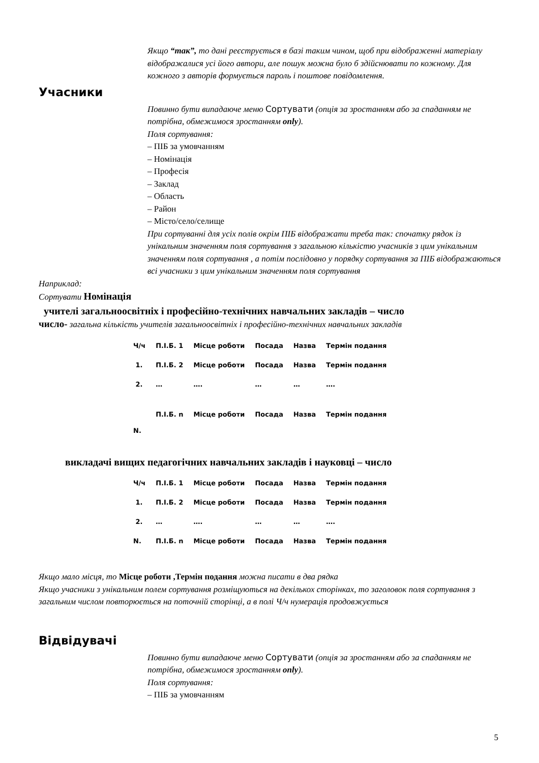Якщо “так”, то дані реєструється в базі таким чином, щоб при відображенні матеріалу відображалися усі його автори, але пошук можна було б здійснювати по кожному. Для кожного з авторів формується пароль і поштове повідомлення.
Учасники
Повинно бути випадаюче меню Сортувати (опція за зростанням або за спаданням не потрібна, обмежимося зростанням only).
Поля сортування:
– ПІБ за умовчанням
– Номінація
– Професія
– Заклад
– Область
– Район
– Місто/село/селище
При сортуванні для усіх полів окрім ПІБ відображати треба так: спочатку рядок із унікальним значенням поля сортування з загальною кількістю учасників з цим унікальним значенням поля сортування , а потім послідовно у порядку сортування за ПІБ відображаються всі учасники з цим унікальним значенням поля сортування
Наприклад:
Сортувати Номінація
учителі загальноосвітніх і професійно-технічних навчальних закладів – число
число- загальна кількість учителів загальноосвітніх і професійно-технічних навчальних закладів
| Ч/ч | П.І.Б. 1 | Місце роботи | Посада | Назва | Термін подання |
| 1. | П.І.Б. 2 | Місце роботи | Посада | Назва | Термін подання |
| 2. | … | …. | … | … | …. |
| N. | П.І.Б. n | Місце роботи | Посада | Назва | Термін подання |
викладачі вищих педагогічних навчальних закладів і науковці – число
| Ч/ч | П.І.Б. 1 | Місце роботи | Посада | Назва | Термін подання |
| 1. | П.І.Б. 2 | Місце роботи | Посада | Назва | Термін подання |
| 2. | … | …. | … | … | …. |
| N. | П.І.Б. n | Місце роботи | Посада | Назва | Термін подання |
Якщо мало місця, то Місце роботи ,Термін подання можна писати в два рядка
Якщо учасники з унікальним полем сортування розміщуються на декількох сторінках, то заголовок поля сортування з загальним числом повторюється на поточній сторінці, а в полі Ч/ч нумерація продовжується
Відвідувачі
Повинно бути випадаюче меню Сортувати (опція за зростанням або за спаданням не потрібна, обмежимося зростанням only).
Поля сортування:
– ПІБ за умовчанням
5